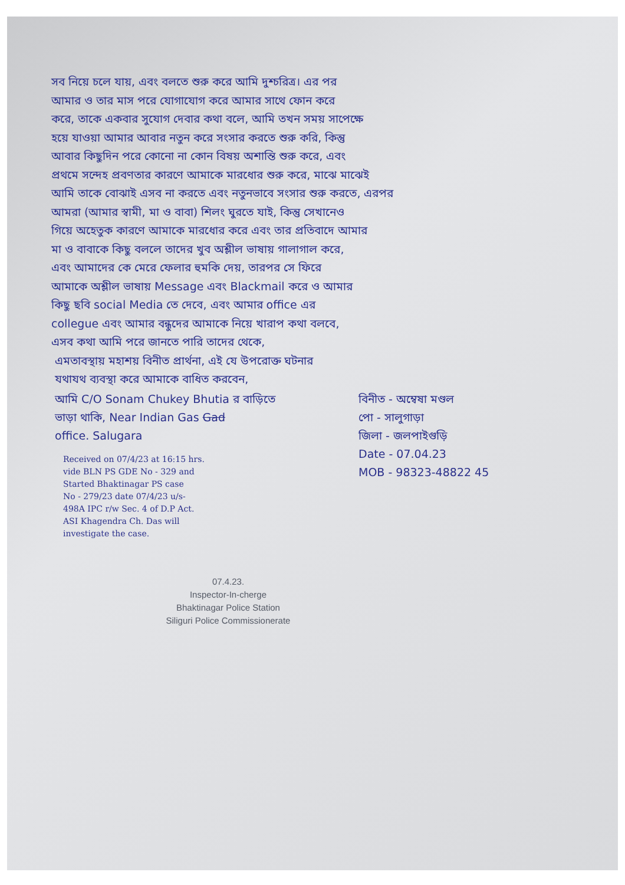সব নিয়ে চলে যায়, এবং বলতে শুরু করে আমি দুশ্চরিত্র। এর পর
আমার ও তার মাস পরে যোগাযোগ করে আমার সাথে ফোন করে
করে, তাকে একবার সুযোগ দেবার কথা বলে, আমি তখন সময় সাপেক্ষে
হয়ে যাওয়া আমার আবার নতুন করে সংসার করতে শুরু করি, কিন্তু
আবার কিছুদিন পরে কোনো না কোন বিষয় অশান্তি শুরু করে, এবং
প্রথমে সন্দেহ প্রবণতার কারণে আমাকে মারধোর শুরু করে, মাঝে মাঝেই
আমি তাকে বোঝাই এসব না করতে এবং নতুনভাবে সংসার শুরু করতে, এরপর
আমরা (আমার স্বামী, মা ও বাবা) শিলং ঘুরতে যাই, কিন্তু সেখানেও
গিয়ে অহেতুক কারণে আমাকে মারধোর করে এবং তার প্রতিবাদে আমার
মা ও বাবাকে কিছু বললে তাদের খুব অশ্লীল ভাষায় গালাগাল করে,
এবং আমাদের কে মেরে ফেলার হুমকি দেয়, তারপর সে ফিরে
আমাকে অশ্লীল ভাষায় Message এবং Blackmail করে ও আমার
কিছু ছবি social Media তে দেবে, এবং আমার office এর
collegue এবং আমার বন্ধুদের আমাকে নিয়ে খারাপ কথা বলবে,
এসব কথা আমি পরে জানতে পারি তাদের থেকে,
এমতাবস্থায় মহাশয় বিনীত প্রার্থনা, এই যে উপরোক্ত ঘটনার
যথাযথ ব্যবস্থা করে আমাকে বাধিত করবেন,
আমি C/O Sonam Chukey Bhutia র বাড়িতে
ভাড়া থাকি, Near Indian Gas Gad
office. Salugara
Received on 07/4/23 at 16:15 hrs.
vide BLN PS GDE No - 329 and
Started Bhaktinagar PS case
No - 279/23 date 07/4/23 u/s-
498A IPC r/w Sec. 4 of D.P Act.
ASI Khagendra Ch. Das will
investigate the case.
07.4.23.
Inspector-In-cherge
Bhaktinagar Police Station
Siliguri Police Commissionerate
বিনীত - অম্বেষা মণ্ডল
পো - সালুগাড়া
জিলা - জলপাইগুড়ি
Date - 07.04.23
MOB - 98323-48822 45